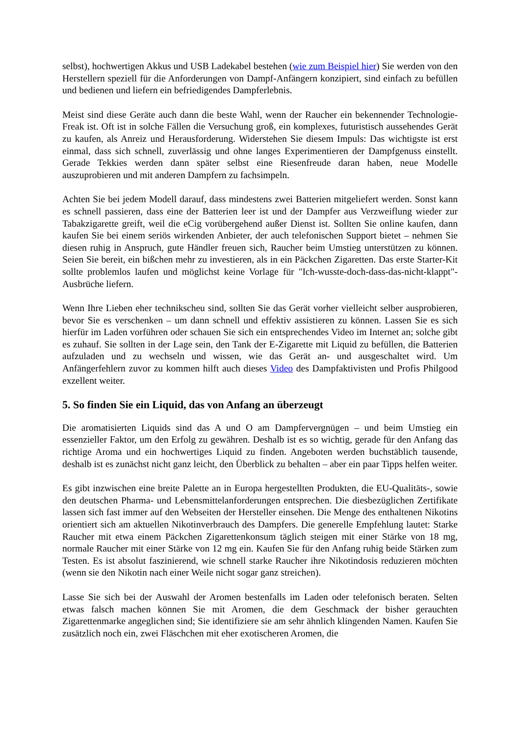selbst), hochwertigen Akkus und USB Ladekabel bestehen (wie zum Beispiel hier) Sie werden von den Herstellern speziell für die Anforderungen von Dampf-Anfängern konzipiert, sind einfach zu befüllen und bedienen und liefern ein befriedigendes Dampferlebnis.
Meist sind diese Geräte auch dann die beste Wahl, wenn der Raucher ein bekennender Technologie-Freak ist. Oft ist in solche Fällen die Versuchung groß, ein komplexes, futuristisch aussehendes Gerät zu kaufen, als Anreiz und Herausforderung. Widerstehen Sie diesem Impuls: Das wichtigste ist erst einmal, dass sich schnell, zuverlässig und ohne langes Experimentieren der Dampfgenuss einstellt. Gerade Tekkies werden dann später selbst eine Riesenfreude daran haben, neue Modelle auszuprobieren und mit anderen Dampfern zu fachsimpeln.
Achten Sie bei jedem Modell darauf, dass mindestens zwei Batterien mitgeliefert werden. Sonst kann es schnell passieren, dass eine der Batterien leer ist und der Dampfer aus Verzweiflung wieder zur Tabakzigarette greift, weil die eCig vorübergehend außer Dienst ist. Sollten Sie online kaufen, dann kaufen Sie bei einem seriös wirkenden Anbieter, der auch telefonischen Support bietet – nehmen Sie diesen ruhig in Anspruch, gute Händler freuen sich, Raucher beim Umstieg unterstützen zu können. Seien Sie bereit, ein bißchen mehr zu investieren, als in ein Päckchen Zigaretten. Das erste Starter-Kit sollte problemlos laufen und möglichst keine Vorlage für "Ich-wusste-doch-dass-das-nicht-klappt"-Ausbrüche liefern.
Wenn Ihre Lieben eher technikscheu sind, sollten Sie das Gerät vorher vielleicht selber ausprobieren, bevor Sie es verschenken – um dann schnell und effektiv assistieren zu können. Lassen Sie es sich hierfür im Laden vorführen oder schauen Sie sich ein entsprechendes Video im Internet an; solche gibt es zuhauf. Sie sollten in der Lage sein, den Tank der E-Zigarette mit Liquid zu befüllen, die Batterien aufzuladen und zu wechseln und wissen, wie das Gerät an- und ausgeschaltet wird. Um Anfängerfehlern zuvor zu kommen hilft auch dieses Video des Dampfaktivisten und Profis Philgood exzellent weiter.
5. So finden Sie ein Liquid, das von Anfang an überzeugt
Die aromatisierten Liquids sind das A und O am Dampfervergnügen – und beim Umstieg ein essenzieller Faktor, um den Erfolg zu gewähren. Deshalb ist es so wichtig, gerade für den Anfang das richtige Aroma und ein hochwertiges Liquid zu finden. Angeboten werden buchstäblich tausende, deshalb ist es zunächst nicht ganz leicht, den Überblick zu behalten – aber ein paar Tipps helfen weiter.
Es gibt inzwischen eine breite Palette an in Europa hergestellten Produkten, die EU-Qualitäts-, sowie den deutschen Pharma- und Lebensmittelanforderungen entsprechen. Die diesbezüglichen Zertifikate lassen sich fast immer auf den Webseiten der Hersteller einsehen. Die Menge des enthaltenen Nikotins orientiert sich am aktuellen Nikotinverbrauch des Dampfers. Die generelle Empfehlung lautet: Starke Raucher mit etwa einem Päckchen Zigarettenkonsum täglich steigen mit einer Stärke von 18 mg, normale Raucher mit einer Stärke von 12 mg ein. Kaufen Sie für den Anfang ruhig beide Stärken zum Testen. Es ist absolut faszinierend, wie schnell starke Raucher ihre Nikotindosis reduzieren möchten (wenn sie den Nikotin nach einer Weile nicht sogar ganz streichen).
Lasse Sie sich bei der Auswahl der Aromen bestenfalls im Laden oder telefonisch beraten. Selten etwas falsch machen können Sie mit Aromen, die dem Geschmack der bisher gerauchten Zigarettenmarke angeglichen sind; Sie identifiziere sie am sehr ähnlich klingenden Namen. Kaufen Sie zusätzlich noch ein, zwei Fläschchen mit eher exotischeren Aromen, die